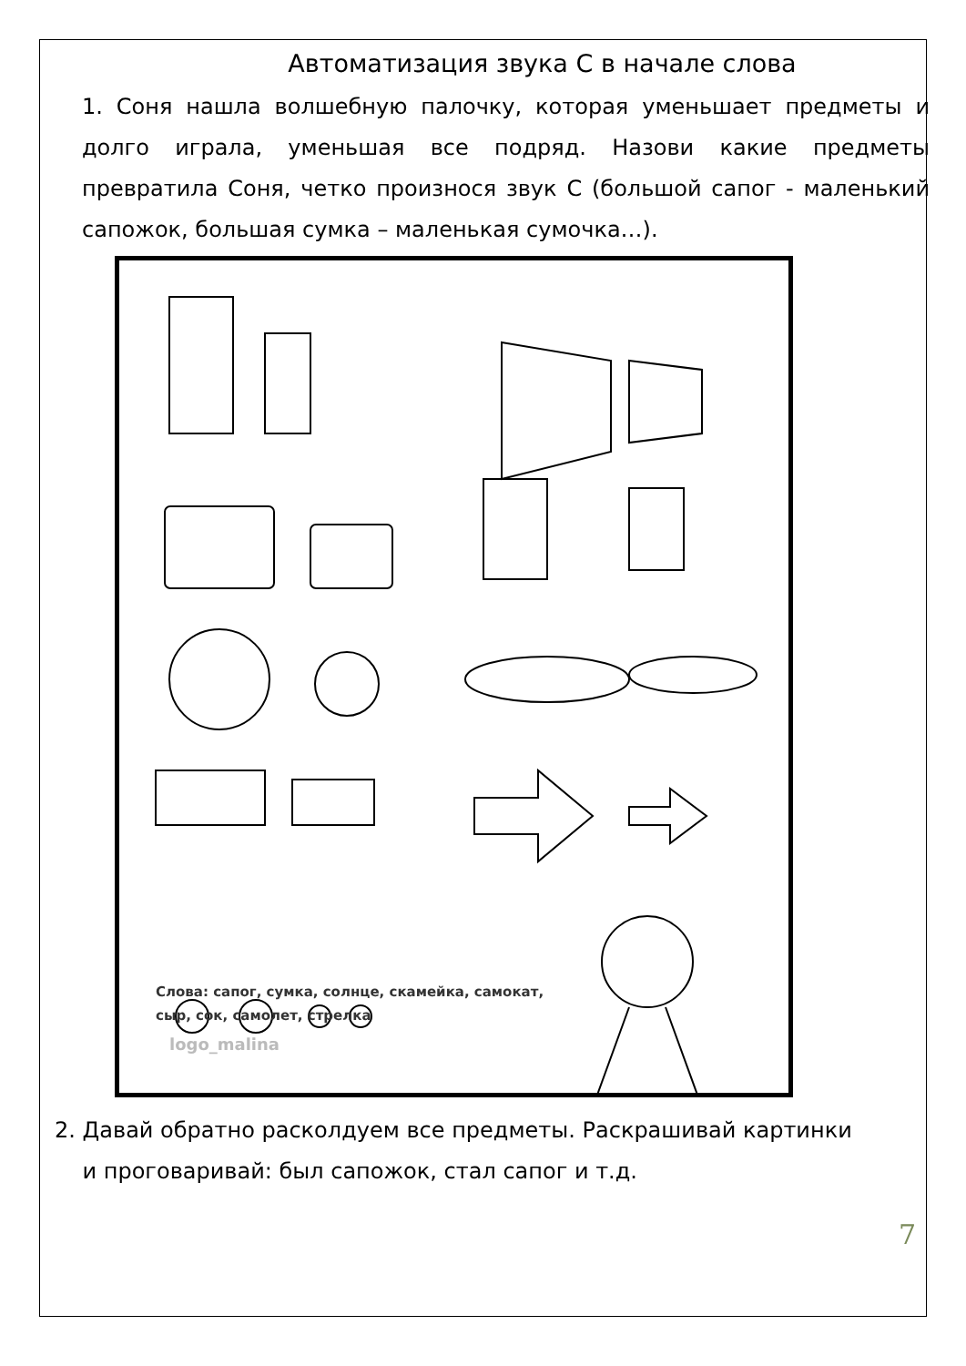Автоматизация звука С в начале слова
1. Соня нашла волшебную палочку, которая уменьшает предметы и долго играла, уменьшая все подряд. Назови какие предметы превратила Соня, четко произнося звук С (большой сапог - маленький сапожок, большая сумка – маленькая сумочка…).
Слова: сапог, сумка, солнце, скамейка, самокат,
сыр, сок, самолет, стрелка
logo_malina
2. Давай обратно расколдуем все предметы. Раскрашивай картинки
и проговаривай: был сапожок, стал сапог и т.д.
7